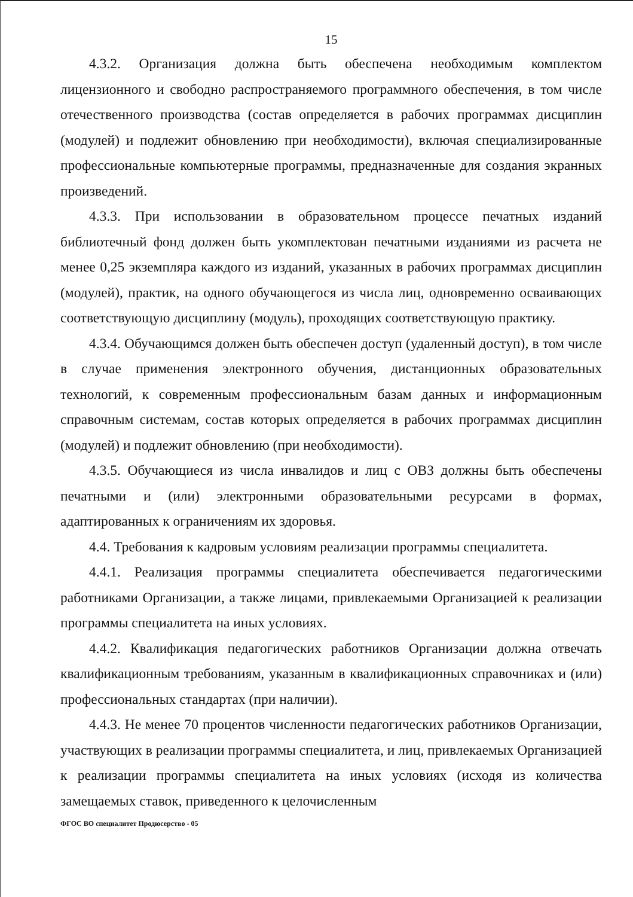15
4.3.2. Организация должна быть обеспечена необходимым комплектом лицензионного и свободно распространяемого программного обеспечения, в том числе отечественного производства (состав определяется в рабочих программах дисциплин (модулей) и подлежит обновлению при необходимости), включая специализированные профессиональные компьютерные программы, предназначенные для создания экранных произведений.
4.3.3. При использовании в образовательном процессе печатных изданий библиотечный фонд должен быть укомплектован печатными изданиями из расчета не менее 0,25 экземпляра каждого из изданий, указанных в рабочих программах дисциплин (модулей), практик, на одного обучающегося из числа лиц, одновременно осваивающих соответствующую дисциплину (модуль), проходящих соответствующую практику.
4.3.4. Обучающимся должен быть обеспечен доступ (удаленный доступ), в том числе в случае применения электронного обучения, дистанционных образовательных технологий, к современным профессиональным базам данных и информационным справочным системам, состав которых определяется в рабочих программах дисциплин (модулей) и подлежит обновлению (при необходимости).
4.3.5. Обучающиеся из числа инвалидов и лиц с ОВЗ должны быть обеспечены печатными и (или) электронными образовательными ресурсами в формах, адаптированных к ограничениям их здоровья.
4.4. Требования к кадровым условиям реализации программы специалитета.
4.4.1. Реализация программы специалитета обеспечивается педагогическими работниками Организации, а также лицами, привлекаемыми Организацией к реализации программы специалитета на иных условиях.
4.4.2. Квалификация педагогических работников Организации должна отвечать квалификационным требованиям, указанным в квалификационных справочниках и (или) профессиональных стандартах (при наличии).
4.4.3. Не менее 70 процентов численности педагогических работников Организации, участвующих в реализации программы специалитета, и лиц, привлекаемых Организацией к реализации программы специалитета на иных условиях (исходя из количества замещаемых ставок, приведенного к целочисленным
ФГОС ВО специалитет Продюсерство - 05